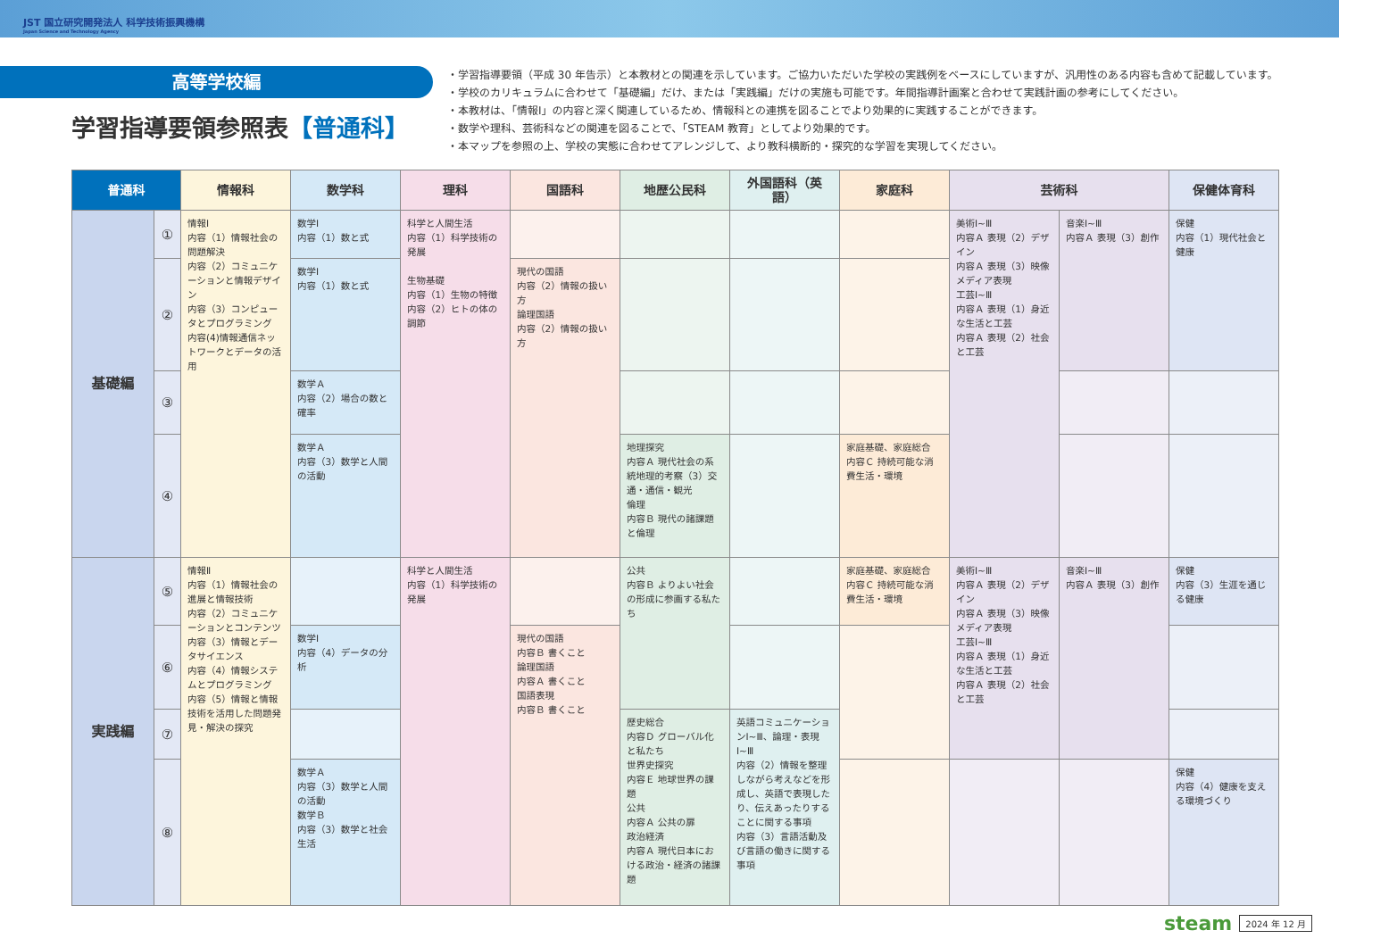JST 国立研究開発法人 科学技術振興機構
Japan Science and Technology Agency
高等学校編
学習指導要領参照表【普通科】
・学習指導要領（平成 30 年告示）と本教材との関連を示しています。ご協力いただいた学校の実践例をベースにしていますが、汎用性のある内容も含めて記載しています。
・学校のカリキュラムに合わせて「基礎編」だけ、または「実践編」だけの実施も可能です。年間指導計画案と合わせて実践計画の参考にしてください。
・本教材は、「情報Ⅰ」の内容と深く関連しているため、情報科との連携を図ることでより効果的に実践することができます。
・数学や理科、芸術科などの関連を図ることで、「STEAM 教育」としてより効果的です。
・本マップを参照の上、学校の実態に合わせてアレンジして、より教科横断的・探究的な学習を実現してください。
| 普通科 | | 情報科 | 数学科 | 理科 | 国語科 | 地歴公民科 | 外国語科（英語） | 家庭科 | 芸術科 | | 保健体育科 |
| --- | --- | --- | --- | --- | --- | --- | --- | --- | --- | --- | --- |
| 基礎編 | ① | 情報Ⅰ 内容（1）情報社会の問題解決 内容（2）コミュニケーションと情報デザイン 内容（3）コンピュータとプログラミング 内容(4)情報通信ネットワークとデータの活用 | 数学Ⅰ 内容（1）数と式 | 科学と人間生活 内容（1）科学技術の発展 生物基礎 内容（1）生物の特徴 内容（2）ヒトの体の調節 | | | | | 美術Ⅰ~Ⅲ 内容Ａ 表現（2）デザイン 内容Ａ 表現（3）映像メディア表現 工芸Ⅰ~Ⅲ 内容Ａ 表現（1）身近な生活と工芸 内容Ａ 表現（2）社会と工芸 | 音楽Ⅰ~Ⅲ 内容Ａ 表現（3）創作 | 保健 内容（1）現代社会と健康 |
| | ② | | 数学Ⅰ 内容（1）数と式 | | 現代の国語 内容（2）情報の扱い方 論理国語 内容（2）情報の扱い方 | | | | | | |
| | ③ | | 数学Ａ 内容（2）場合の数と確率 | | | | | | | | |
| | ④ | | 数学Ａ 内容（3）数学と人間の活動 | | | 地理探究 内容Ａ 現代社会の系統地理的考察（3）交通・通信・観光 倫理 内容Ｂ 現代の諸課題と倫理 | | 家庭基礎、家庭総合 内容Ｃ 持続可能な消費生活・環境 | | | |
| 実践編 | ⑤ | 情報Ⅱ 内容（1）情報社会の進展と情報技術 内容（2）コミュニケーションとコンテンツ 内容（3）情報とデータサイエンス 内容（4）情報システムとプログラミング 内容（5）情報と情報技術を活用した問題発見・解決の探究 | | 科学と人間生活 内容（1）科学技術の発展 | | 公共 内容Ｂ よりよい社会の形成に参画する私たち | | 家庭基礎、家庭総合 内容Ｃ 持続可能な消費生活・環境 | 美術Ⅰ~Ⅲ 内容Ａ 表現（2）デザイン 内容Ａ 表現（3）映像メディア表現 工芸Ⅰ~Ⅲ 内容Ａ 表現（1）身近な生活と工芸 内容Ａ 表現（2）社会と工芸 | 音楽Ⅰ~Ⅲ 内容Ａ 表現（3）創作 | 保健 内容（3）生涯を通じる健康 |
| | ⑥ | | 数学Ⅰ 内容（4）データの分析 | | 現代の国語 内容Ｂ 書くこと 論理国語 内容Ａ 書くこと 国語表現 内容Ｂ 書くこと | | | | | | |
| | ⑦ | | | | | 歴史総合 内容Ｄ グローバル化と私たち 世界史探究 内容Ｅ 地球世界の課題 公共 内容Ａ 公共の扉 政治経済 内容Ａ 現代日本における政治・経済の諸課題 | 英語コミュニケーションⅠ~Ⅲ、論理・表現Ⅰ~Ⅲ 内容（2）情報を整理しながら考えなどを形成し、英語で表現したり、伝えあったりすることに関する事項 内容（3）言語活動及び言語の働きに関する事項 | | | | |
| | ⑧ | | 数学Ａ 内容（3）数学と人間の活動 数学Ｂ 内容（3）数学と社会生活 | | | | | | | | 保健 内容（4）健康を支える環境づくり |
steam 2024 年 12 月